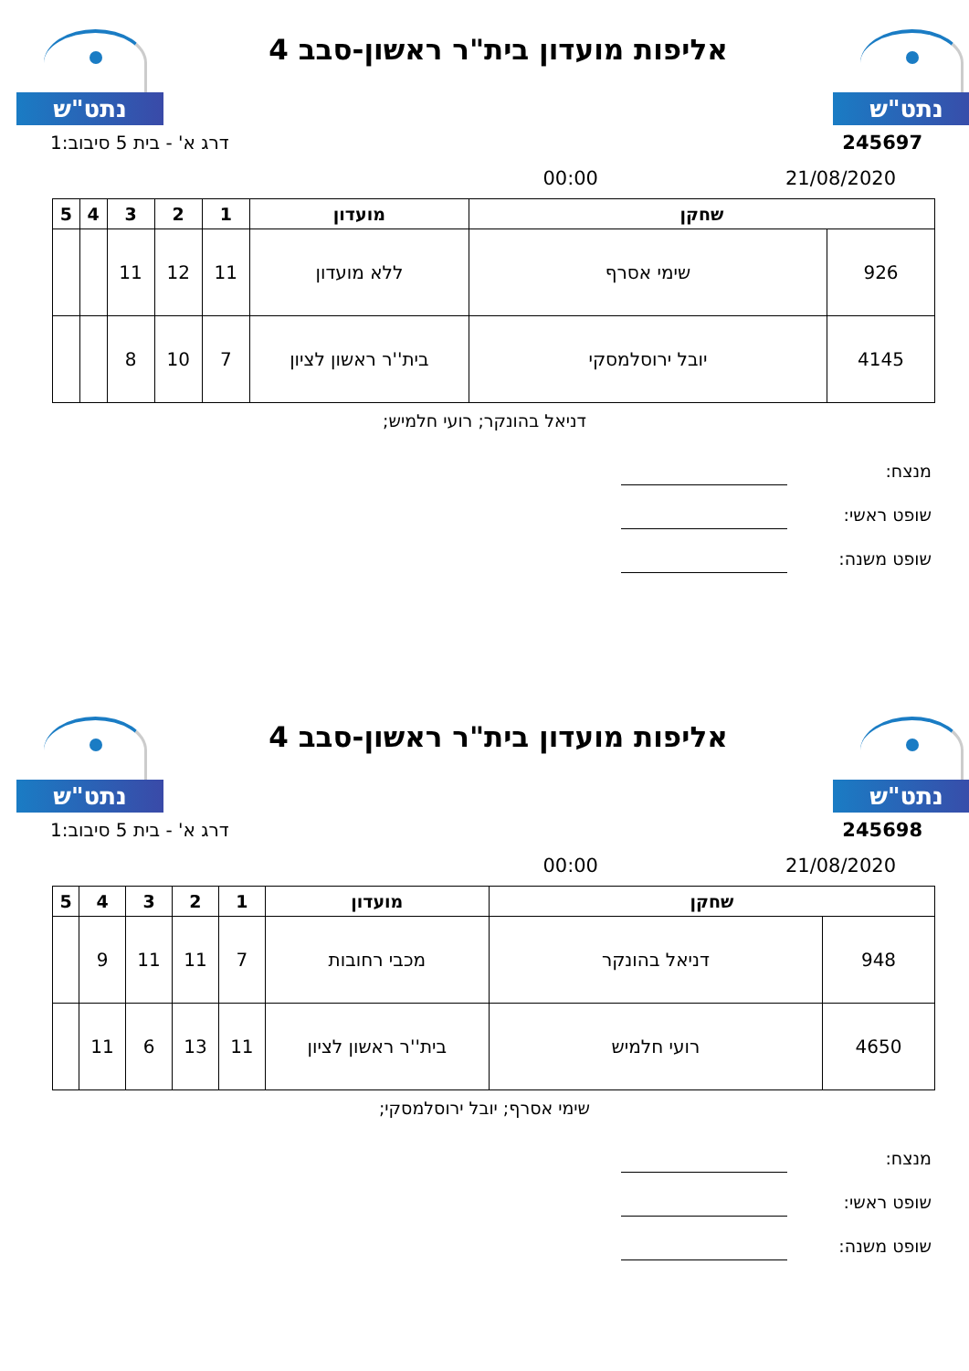נתט"ש
אליפות מועדון בית"ר ראשון-סבב 4
נתט"ש
דרג א' - בית 5 סיבוב:1 245697
00:00 21/08/2020
| שחקן | | מועדון | 1 | 2 | 3 | 4 | 5 |
| --- | --- | --- | --- | --- | --- | --- | --- |
| 926 | שימי אסרף | ללא מועדון | 11 | 12 | 11 | | |
| 4145 | יובל ירוסלמסקי | בית''ר ראשון לציון | 7 | 10 | 8 | | |
דניאל בהונקר; רועי חלמיש;
מנצח:
שופט ראשי:
שופט משנה:
נתט"ש
אליפות מועדון בית"ר ראשון-סבב 4
נתט"ש
דרג א' - בית 5 סיבוב:1 245698
00:00 21/08/2020
| שחקן | | מועדון | 1 | 2 | 3 | 4 | 5 |
| --- | --- | --- | --- | --- | --- | --- | --- |
| 948 | דניאל בהונקר | מכבי רחובות | 7 | 11 | 11 | 9 | |
| 4650 | רועי חלמיש | בית''ר ראשון לציון | 11 | 13 | 6 | 11 | |
שימי אסרף; יובל ירוסלמסקי;
מנצח:
שופט ראשי:
שופט משנה: